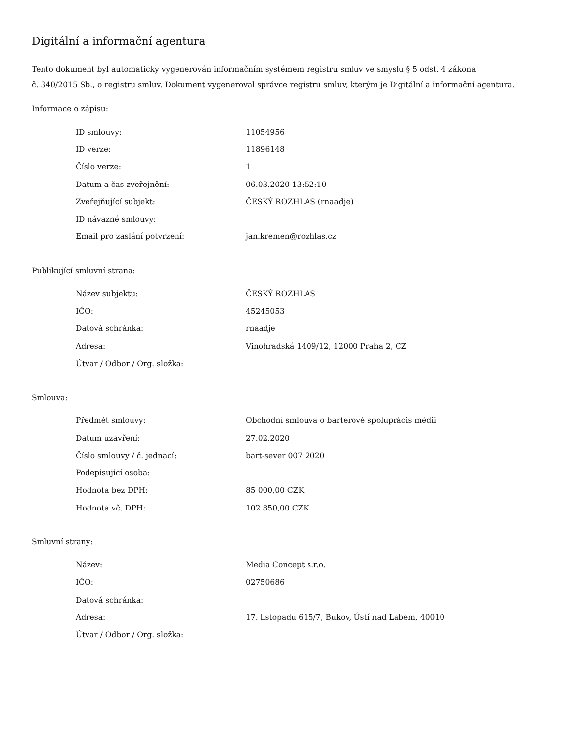Digitální a informační agentura
Tento dokument byl automaticky vygenerován informačním systémem registru smluv ve smyslu § 5 odst. 4 zákona
č. 340/2015 Sb., o registru smluv. Dokument vygeneroval správce registru smluv, kterým je Digitální a informační agentura.
Informace o zápisu:
| ID smlouvy: | 11054956 |
| ID verze: | 11896148 |
| Číslo verze: | 1 |
| Datum a čas zveřejnění: | 06.03.2020 13:52:10 |
| Zveřejňující subjekt: | ČESKÝ ROZHLAS (rnaadje) |
| ID návazné smlouvy: | |
| Email pro zaslání potvrzení: | jan.kremen@rozhlas.cz |
Publikující smluvní strana:
| Název subjektu: | ČESKÝ ROZHLAS |
| IČO: | 45245053 |
| Datová schránka: | rnaadje |
| Adresa: | Vinohradská 1409/12, 12000 Praha 2, CZ |
| Útvar / Odbor / Org. složka: | |
Smlouva:
| Předmět smlouvy: | Obchodní smlouva o barterové spoluprácis médii |
| Datum uzavření: | 27.02.2020 |
| Číslo smlouvy / č. jednací: | bart-sever 007 2020 |
| Podepisující osoba: | |
| Hodnota bez DPH: | 85 000,00 CZK |
| Hodnota vč. DPH: | 102 850,00 CZK |
Smluvní strany:
| Název: | Media Concept s.r.o. |
| IČO: | 02750686 |
| Datová schránka: | |
| Adresa: | 17. listopadu 615/7, Bukov, Ústí nad Labem, 40010 |
| Útvar / Odbor / Org. složka: | |